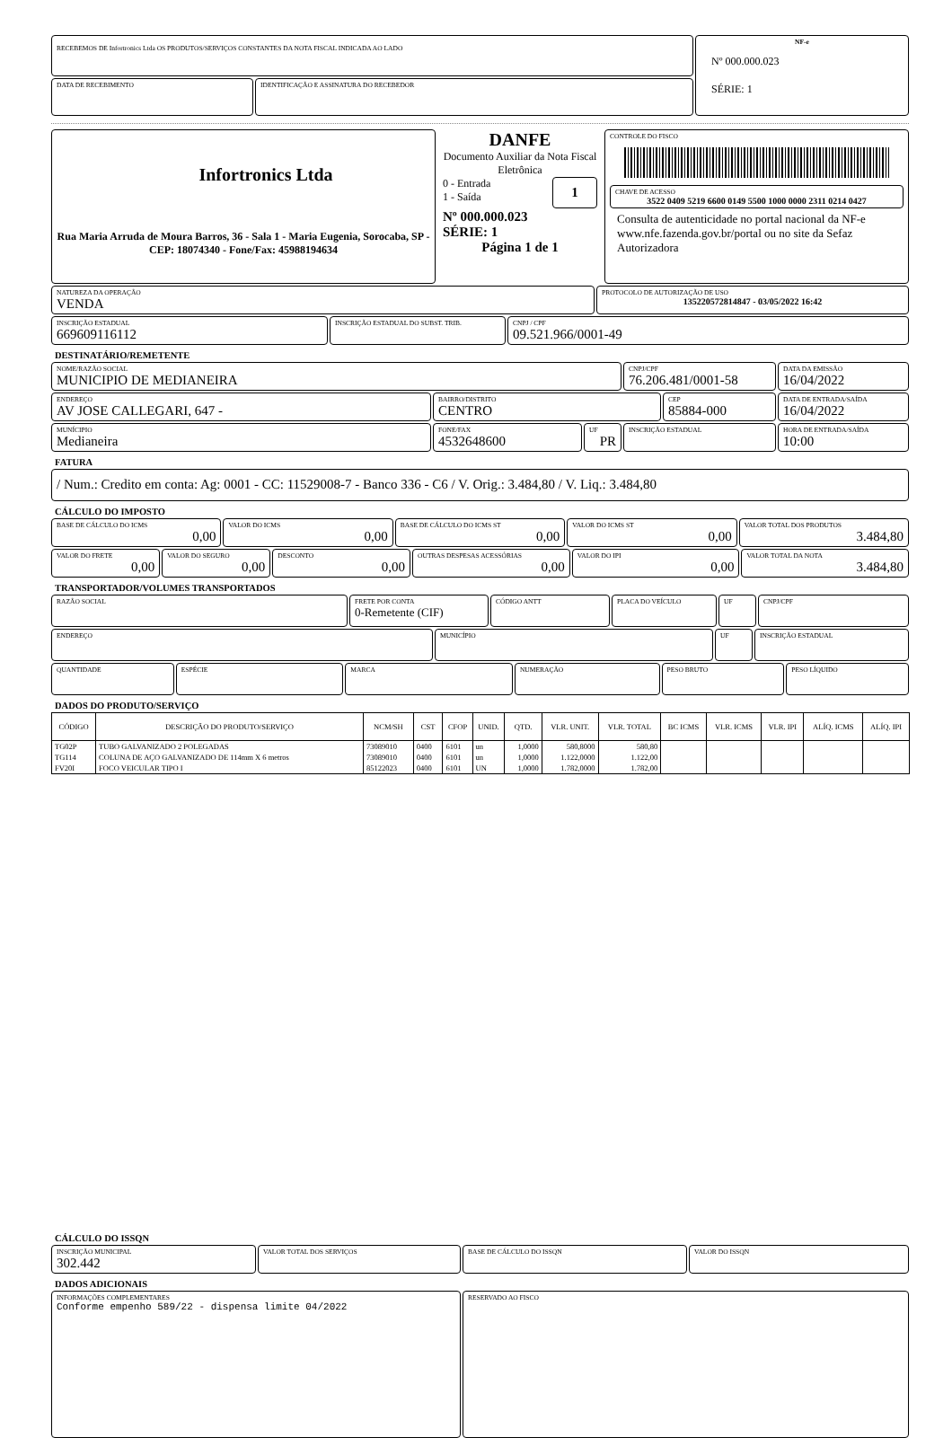RECEBEMOS DE Infortronics Ltda OS PRODUTOS/SERVIÇOS CONSTANTES DA NOTA FISCAL INDICADA AO LADO
DATA DE RECEBIMENTO IDENTIFICAÇÃO E ASSINATURA DO RECEBEDOR
NF-e
Nº 000.000.023
SÉRIE: 1
Infortronics Ltda
Rua Maria Arruda de Moura Barros, 36 - Sala 1 - Maria Eugenia, Sorocaba, SP - CEP: 18074340 - Fone/Fax: 45988194634
DANFE
Documento Auxiliar da Nota Fiscal Eletrônica
0 - Entrada 1
1 - Saída
Nº 000.000.023
SÉRIE: 1
Página 1 de 1
CONTROLE DO FISCO
CHAVE DE ACESSO
3522 0409 5219 6600 0149 5500 1000 0000 2311 0214 0427
Consulta de autenticidade no portal nacional da NF-e www.nfe.fazenda.gov.br/portal ou no site da Sefaz Autorizadora
NATUREZA DA OPERAÇÃO
VENDA
PROTOCOLO DE AUTORIZAÇÃO DE USO
135220572814847 - 03/05/2022 16:42
INSCRIÇÃO ESTADUAL
669609116112
INSCRIÇÃO ESTADUAL DO SUBST. TRIB. CNPJ / CPF
09.521.966/0001-49
DESTINATÁRIO/REMETENTE
NOME/RAZÃO SOCIAL
MUNICIPIO DE MEDIANEIRA
CNPJ/CPF
76.206.481/0001-58
DATA DA EMISSÃO
16/04/2022
ENDEREÇO
AV JOSE CALLEGARI, 647 -
BAIRRO/DISTRITO
CENTRO
CEP
85884-000
DATA DE ENTRADA/SAÍDA
16/04/2022
MUNÍCIPIO
Medianeira
FONE/FAX
4532648600
UF
PR
INSCRIÇÃO ESTADUAL HORA DE ENTRADA/SAÍDA
10:00
FATURA
/ Num.: Credito em conta: Ag: 0001 - CC: 11529008-7 - Banco 336 - C6 / V. Orig.: 3.484,80 / V. Liq.: 3.484,80
CÁLCULO DO IMPOSTO
BASE DE CÁLCULO DO ICMS
0,00
VALOR DO ICMS
0,00
BASE DE CÁLCULO DO ICMS ST
0,00
VALOR DO ICMS ST
0,00
VALOR TOTAL DOS PRODUTOS
3.484,80
VALOR DO FRETE
0,00
VALOR DO SEGURO
0,00
DESCONTO
0,00
OUTRAS DESPESAS ACESSÓRIAS
0,00
VALOR DO IPI
0,00
VALOR TOTAL DA NOTA
3.484,80
TRANSPORTADOR/VOLUMES TRANSPORTADOS
RAZÃO SOCIAL
FRETE POR CONTA
0-Remetente (CIF)
CÓDIGO ANTT PLACA DO VEÍCULO UF CNPJ/CPF
ENDEREÇO
MUNICÍPIO UF INSCRIÇÃO ESTADUAL
QUANTIDADE
ESPÉCIE MARCA NUMERAÇÃO PESO BRUTO PESO LÍQUIDO
DADOS DO PRODUTO/SERVIÇO
| CÓDIGO | DESCRIÇÃO DO PRODUTO/SERVIÇO | NCM/SH | CST | CFOP | UNID. | QTD. | VLR. UNIT. | VLR. TOTAL | BC ICMS | VLR. ICMS | VLR. IPI | ALÍQ. ICMS | ALÍQ. IPI |
| --- | --- | --- | --- | --- | --- | --- | --- | --- | --- | --- | --- | --- | --- |
| TG02P | TUBO GALVANIZADO 2 POLEGADAS | 73089010 | 0400 | 6101 | un | 1,0000 | 580,8000 | 580,80 | | | | | |
| TG114 | COLUNA DE AÇO GALVANIZADO DE 114mm X 6 metros | 73089010 | 0400 | 6101 | un | 1,0000 | 1.122,0000 | 1.122,00 | | | | | |
| FV20I | FOCO VEICULAR TIPO I | 85122023 | 0400 | 6101 | UN | 1,0000 | 1.782,0000 | 1.782,00 | | | | | |
CÁLCULO DO ISSQN
INSCRIÇÃO MUNICIPAL
302.442
VALOR TOTAL DOS SERVIÇOS BASE DE CÁLCULO DO ISSQN VALOR DO ISSQN
DADOS ADICIONAIS
INFORMAÇÕES COMPLEMENTARES
Conforme empenho 589/22 - dispensa limite 04/2022
RESERVADO AO FISCO